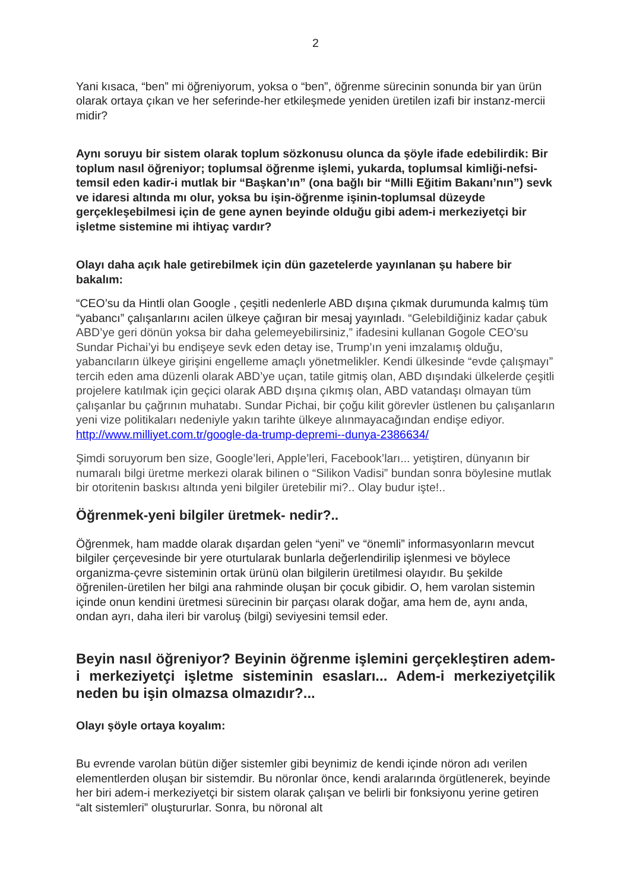2
Yani kısaca, “ben” mi öğreniyorum, yoksa o “ben”, öğrenme sürecinin sonunda bir yan ürün olarak ortaya çıkan ve her seferinde-her etkileşmede yeniden üretilen izafi bir instanz-mercii midir?
Aynı soruyu bir sistem olarak toplum sözkonusu olunca da şöyle ifade edebilirdik: Bir toplum nasıl öğreniyor; toplumsal öğrenme işlemi, yukarda, toplumsal kimliği-nefsi- temsil eden kadir-i mutlak bir “Başkan’ın” (ona bağlı bir “Milli Eğitim Bakanı’nın”) sevk ve idaresi altında mı olur, yoksa bu işin-öğrenme işinin-toplumsal düzeyde gerçekleşebilmesi için de gene aynen beyinde olduğu gibi adem-i merkeziyetçi bir işletme sistemine mi ihtiyaç vardır?
Olayı daha açık hale getirebilmek için dün gazetelerde yayınlanan şu habere bir bakalım:
“CEO’su da Hintli olan Google , çeşitli nedenlerle ABD dışına çıkmak durumunda kalmış tüm “yabancı” çalışanlarını acilen ülkeye çağıran bir mesaj yayınladı. “Gelebildiğiniz kadar çabuk ABD’ye geri dönün yoksa bir daha gelemeyebilirsiniz,” ifadesini kullanan Gogole CEO’su Sundar Pichai’yi bu endişeye sevk eden detay ise, Trump’ın yeni imzalamış olduğu, yabancıların ülkeye girişini engelleme amaçlı yönetmelikler. Kendi ülkesinde “evde çalışmayı” tercih eden ama düzenli olarak ABD’ye uçan, tatile gitmiş olan, ABD dışındaki ülkelerde çeşitli projelere katılmak için geçici olarak ABD dışına çıkmış olan, ABD vatandaşı olmayan tüm çalışanlar bu çağrının muhatabı. Sundar Pichai, bir çoğu kilit görevler üstlenen bu çalışanların yeni vize politikaları nedeniyle yakın tarihte ülkeye alınmayacağından endişe ediyor.
http://www.milliyet.com.tr/google-da-trump-depremi--dunya-2386634/
Şimdi soruyorum ben size, Google’leri, Apple’leri, Facebook’ları... yetiştiren, dünyanın bir numaralı bilgi üretme merkezi olarak bilinen o “Silikon Vadisi” bundan sonra böylesine mutlak bir otoritenin baskısı altında yeni bilgiler üretebilir mi?.. Olay budur işte!..
Öğrenmek-yeni bilgiler üretmek- nedir?..
Öğrenmek, ham madde olarak dışardan gelen “yeni” ve “önemli” informasyonların mevcut bilgiler çerçevesinde bir yere oturtularak bunlarla değerlendirilip işlenmesi ve böylece organizma-çevre sisteminin ortak ürünü olan bilgilerin üretilmesi olayıdır. Bu şekilde öğrenilen-üretilen her bilgi ana rahminde oluşan bir çocuk gibidir. O, hem varolan sistemin içinde onun kendini üretmesi sürecinin bir parçası olarak doğar, ama hem de, aynı anda, ondan ayrı, daha ileri bir varoluş (bilgi) seviyesini temsil eder.
Beyin nasıl öğreniyor? Beyinin öğrenme işlemini gerçekleştiren adem-i merkeziyetçi işletme sisteminin esasları... Adem-i merkeziyetçilik neden bu işin olmazsa olmazıdır?...
Olayı şöyle ortaya koyalım:
Bu evrende varolan bütün diğer sistemler gibi beynimiz de kendi içinde nöron adı verilen elementlerden oluşan bir sistemdir. Bu nöronlar önce, kendi aralarında örgütlenerek, beyinde her biri adem-i merkeziyetçi bir sistem olarak çalışan ve belirli bir fonksiyonu yerine getiren “alt sistemleri” oluştururlar. Sonra, bu nöronal alt